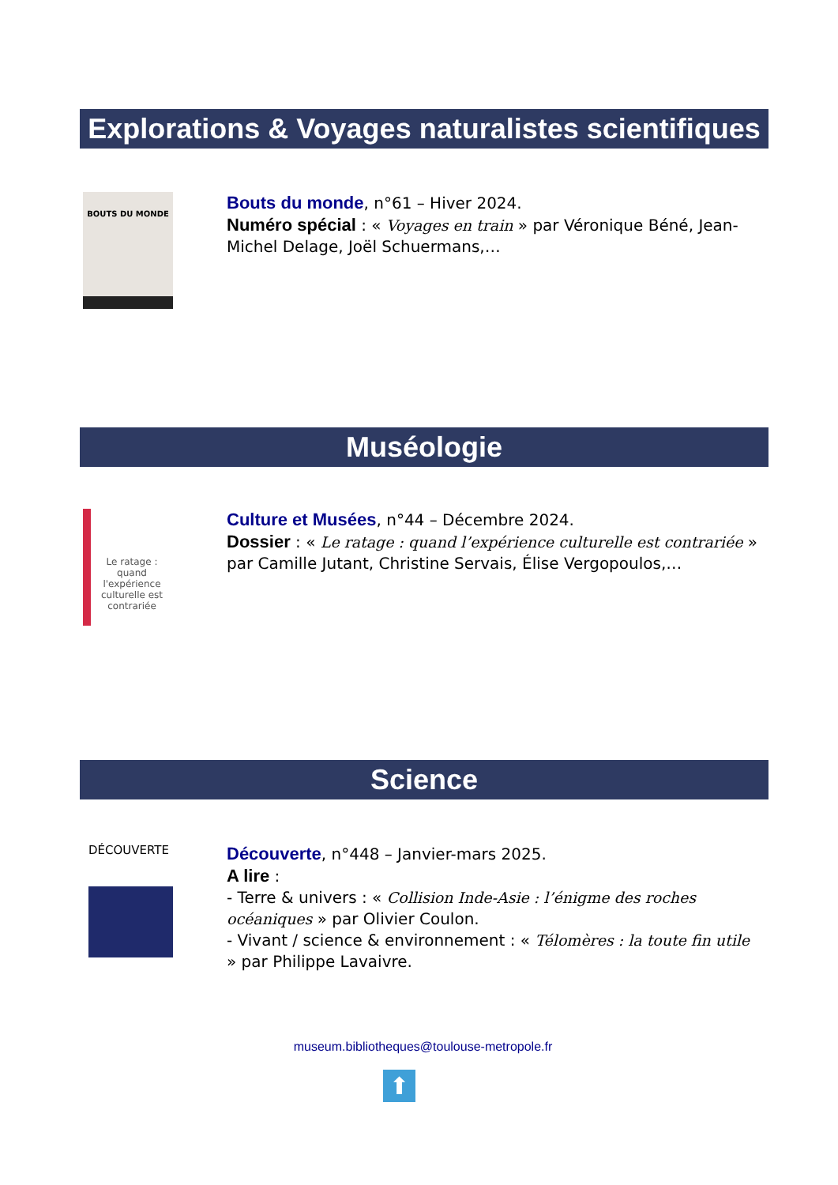Explorations & Voyages naturalistes scientifiques
BOUTS DU MONDE
Bouts du monde, n°61 – Hiver 2024.
Numéro spécial : « Voyages en train » par Véronique Béné, Jean-Michel Delage, Joël Schuermans,…
Muséologie
Le ratage : quand l'expérience culturelle est contrariée
Culture et Musées, n°44 – Décembre 2024.
Dossier : « Le ratage : quand l’expérience culturelle est contrariée » par Camille Jutant, Christine Servais, Élise Vergopoulos,…
Science
DÉCOUVERTE
Découverte, n°448 – Janvier-mars 2025.
A lire :
- Terre & univers : « Collision Inde-Asie : l’énigme des roches océaniques » par Olivier Coulon.
- Vivant / science & environnement : « Télomères : la toute fin utile » par Philippe Lavaivre.
museum.bibliotheques@toulouse-metropole.fr
⬆